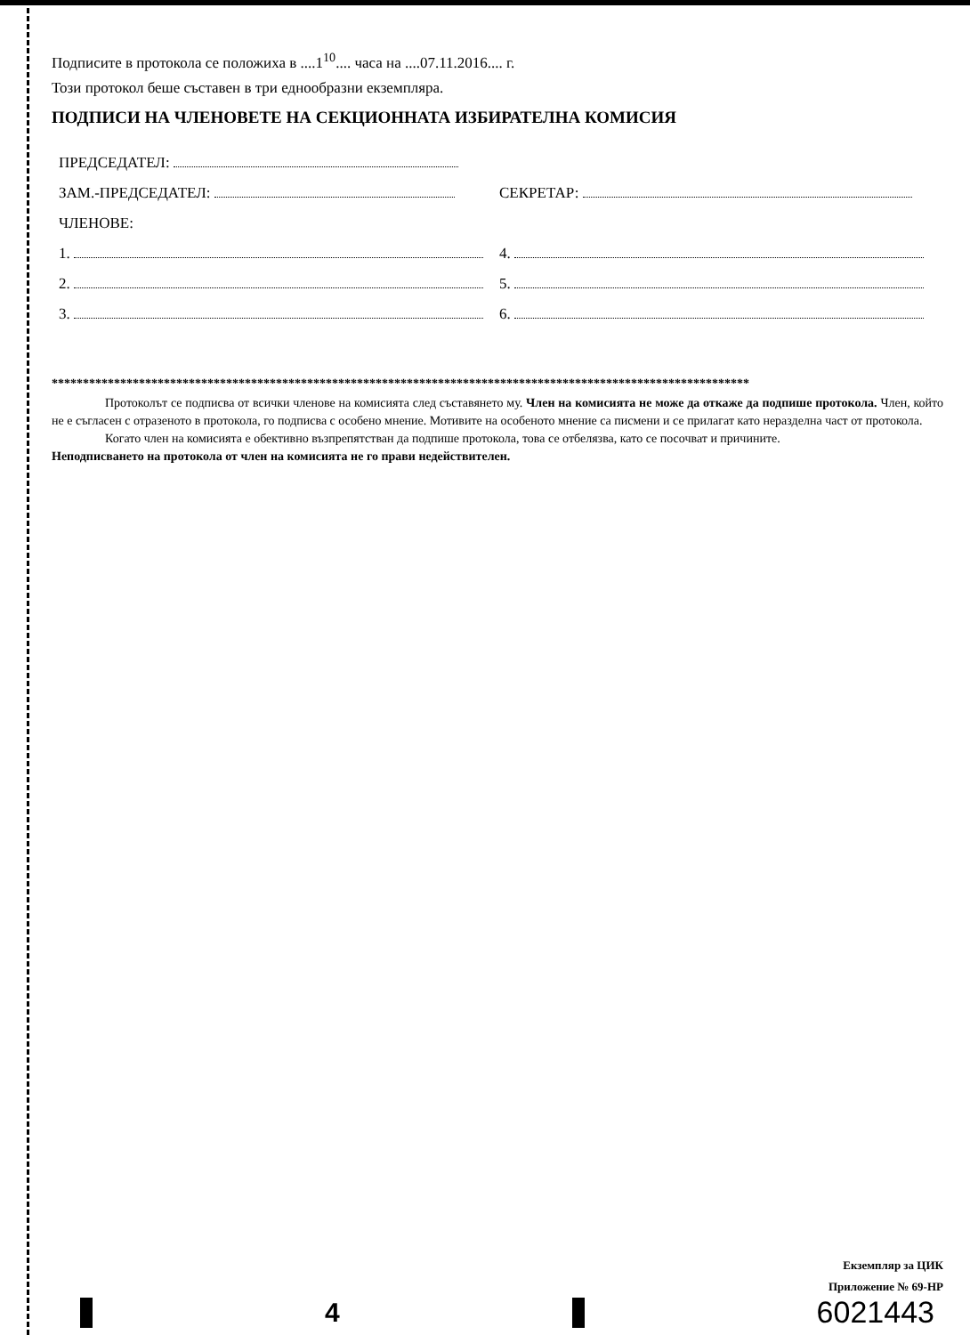Подписите в протокола се положиха в ....1<sup>10</sup>.... часа на ....07.11.2016.... г.
Този протокол беше съставен в три еднообразни екземпляра.
ПОДПИСИ НА ЧЛЕНОВЕТЕ НА СЕКЦИОННАТА ИЗБИРАТЕЛНА КОМИСИЯ
ПРЕДСЕДАТЕЛ:
ЗАМ.-ПРЕДСЕДАТЕЛ: СЕКРЕТАР:
ЧЛЕНОВЕ:
1. 4.
2. 5.
3. 6.
****************************************************************************************************************
Протоколът се подписва от всички членове на комисията след съставянето му. Член на комисията не може да откаже да подпише протокола. Член, който не е съгласен с отразеното в протокола, го подписва с особено мнение. Мотивите на особеното мнение са писмени и се прилагат като неразделна част от протокола.
Когато член на комисията е обективно възпрепятстван да подпише протокола, това се отбелязва, като се посочват и причините.
Неподписването на протокола от член на комисията не го прави недействителен.
Екземпляр за ЦИК
Приложение № 69-НР
4 6021443